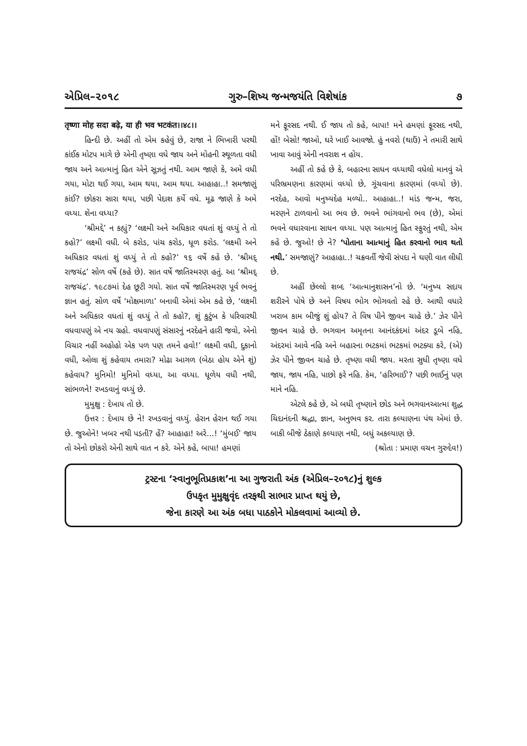એપ્રિલ–૨૦૧૮ ગુરુ–શિષ્ય જન્મજયંતિ વિશેષાંક ૭
तृष्णा मोह सदा बढ़े, या ही भव भटकंत।।४८।।
હિન્દી છે. અહીં તો એમ કહેવું છે, રાજા ને ભિખારી પરથી કાંઈક મોટપ માગે છે એની તૃષ્ણા વધે જાય અને મોહની સ્થૂળતા વધી જાય અને આત્માનું હિત એને સૂઝતું નથી. આમ જાણે કે, અમે વધી ગયા, મોટા થઈ ગયા, આમ થયા, આમ થયા. આહાહા..! સમજાણું કાંઈ? છોકરા સારા થયા, પછી પેદાશ કર્યે વધે. મૂઢ જાણે કે અમે વધ્યા. શેના વધ્યા?
‘શ્રીમદ્દે’ ન કહ્યું? ‘લક્ષ્મી અને અધિકાર વધતાં શું વધ્યું તે તો કહો?’ લક્ષ્મી વધી. બે કરોડ, પાંચ કરોડ, ધૂળ કરોડ. ‘લક્ષ્મી અને અધિકાર વધતાં શું વધ્યું તે તો કહો?’ ૧૬ વર્ષે કહે છે. ‘શ્રીમદ્ રાજચંદ્ર’ સોળ વર્ષે (કહે છે). સાત વર્ષે જાતિસ્મરણ હતું. આ ‘શ્રીમદ્ રાજચંદ્ર’. ૧૯૮૭માં દેહ છૂટી ગયો. સાત વર્ષે જાતિસ્મરણ પૂર્વ ભવનું જ્ઞાન હતું. સોળ વર્ષે ‘મોક્ષમાળા’ બનાવી એમાં એમ કહે છે, ‘લક્ષ્મી અને અધિકાર વધતાં શું વધ્યું તે તો કહો?, શું કુટુંબ કે પરિવારથી વધવાપણું એ નય ગ્રહો. વધવાપણું સંસારનું નરદેહને હારી જવો, એનો વિચાર નહીં અહોહો એક પળ પણ તમને હવો!’ લક્ષ્મી વધી, દુકાનો વધી, ઓલા શું કહેવાય તમારા? મોઢા આગળ (બેઠા હોય એને શું) કહેવાય? મુનિમો! મુનિમો વધ્યા, આ વધ્યા. ધૂળેય વધી નથી, સાંભળને! રખડવાનું વધ્યું છે.
મુમુક્ષુ : દેખાય તો છે.
ઉત્તર : દેખાય છે ને! રખડવાનું વધ્યું. હેરાન હેરાન થઈ ગયા છે. જુઓને! ખબર નથી પડતી? હેં? આહાહા! અરે...! ‘મુંબઈ’ જાય તો એનો છોકરો એની સાથે વાત ન કરે. એને કહે, બાપા! હમણાં
મને ફૂરસદ નથી. ઈ જાય તો કહે, બાપા! મને હમણાં ફૂરસદ નથી, હોં! બેસો! જાઓ, ઘરે ખાઈ આવજો. હું નવરો (થાઉં) ને તમારી સાથે ખાવા આવું એની નવરાશ ન હોય.
અહીં તો કહે છે કે, બહારના સાધન વધ્યાથી વધેલો માનવું એ પરિભ્રમણના કારણમાં વધ્યો છે, ગૂંચવાના કારણમાં (વધ્યો છે). નરદેહ, આવો મનુષ્યદેહ મળ્યો.. આહાહા..! માંડ જન્મ, જરા, મરણને ટાળવાનો આ ભવ છે. ભવને ભાંગવાનો ભવ (છે), એમાં ભવને વધારવાના સાધન વધ્યા. પણ આત્માનું હિત સ્ફુરતું નથી, એમ કહે છે. જુઓ! છે ને? ‘પોતાના આત્માનું હિત કરવાનો ભાવ થતો નથી.’ સમજાણું? આહાહા..! ચક્રવર્તી જેવી સંપદા ને ઘણી વાત લીધી છે.
અહીં છેલ્લો શબ્દ ‘આત્માનુશાસન’નો છે. ‘મનુષ્ય સદાય શરીરને પોષે છે અને વિષય ભોગ ભોગવતો રહે છે. આથી વધારે ખરાબ કામ બીજું શું હોય? તે વિષ પીને જીવન ચાહે છે.’ ઝેર પીને જીવન ચાહે છે. ભગવાન અમૃતના આનંદકંદમાં અંદર ડૂબે નહિ, અંદરમાં આવે નહિ અને બહારના ભટકમાં ભટકમાં ભટક્યા કરે, (એ) ઝેર પીને જીવન ચાહે છે. તૃષ્ણા વધી જાય. મરતા સુધી તૃષ્ણા વધે જાય, જાય નહિ, પાછો ફરે નહિ. કેમ, ‘હરિભાઈ’? પછી ભાઈનું પણ માને નહિ.
એટલે કહે છે, એ બધી તૃષ્ણાને છોડ અને ભગવાનઆત્મા શુદ્ધ ચિદાનંદની શ્રદ્ધા, જ્ઞાન, અનુભવ કર. તારા કલ્યાણના પંથ એમાં છે. બાકી બીજે ઠેકાણે કલ્યાણ નથી, બધું અકલ્યાણ છે.
(શ્રોતા : પ્રમાણ વચન ગુરુદેવ!)
ટ્રસ્ટના ‘સ્વાનુભૂતિપ્રકાશ’ના આ ગુજરાતી અંક (એપ્રિલ–૨૦૧૮)નું શુલ્ક
ઉપકૃત મુમુક્ષુવૃંદ તરફથી સાભાર પ્રાપ્ત થયું છે,
જેના કારણે આ અંક બધા પાઠકોને મોકલવામાં આવ્યો છે.